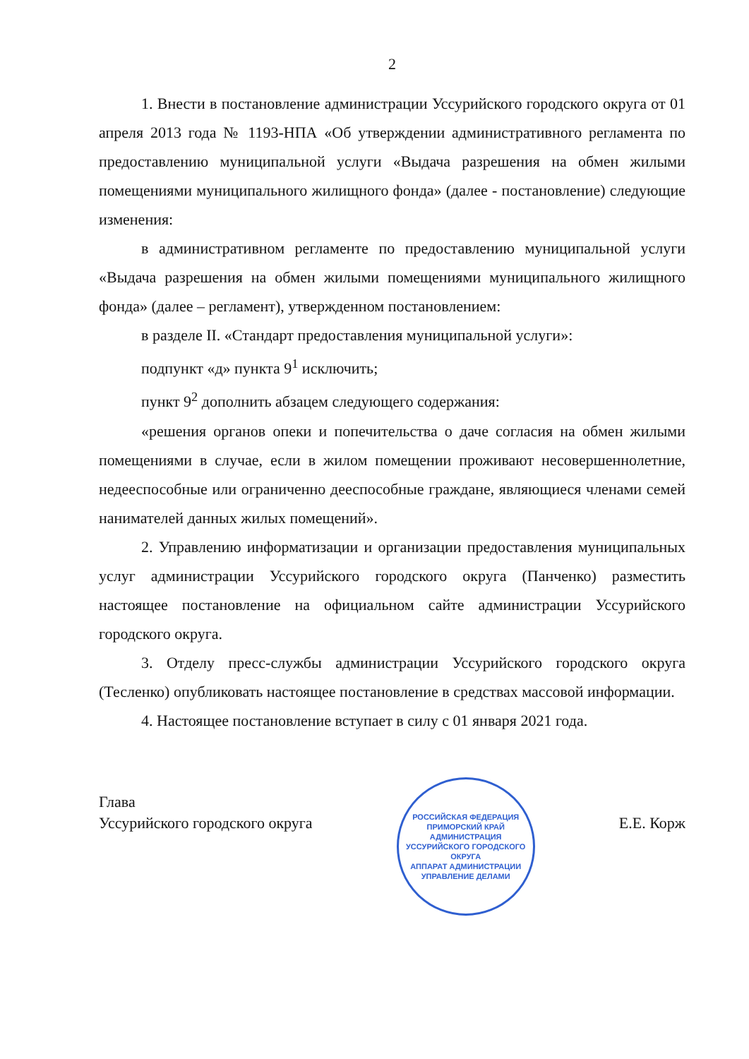2
1. Внести в постановление администрации Уссурийского городского округа от 01 апреля 2013 года № 1193-НПА «Об утверждении административного регламента по предоставлению муниципальной услуги «Выдача разрешения на обмен жилыми помещениями муниципального жилищного фонда» (далее - постановление) следующие изменения:
в административном регламенте по предоставлению муниципальной услуги «Выдача разрешения на обмен жилыми помещениями муниципального жилищного фонда» (далее – регламент), утвержденном постановлением:
в разделе II. «Стандарт предоставления муниципальной услуги»:
подпункт «д» пункта 9<sup>1</sup> исключить;
пункт 9<sup>2</sup> дополнить абзацем следующего содержания:
«решения органов опеки и попечительства о даче согласия на обмен жилыми помещениями в случае, если в жилом помещении проживают несовершеннолетние, недееспособные или ограниченно дееспособные граждане, являющиеся членами семей нанимателей данных жилых помещений».
2. Управлению информатизации и организации предоставления муниципальных услуг администрации Уссурийского городского округа (Панченко) разместить настоящее постановление на официальном сайте администрации Уссурийского городского округа.
3. Отделу пресс-службы администрации Уссурийского городского округа (Тесленко) опубликовать настоящее постановление в средствах массовой информации.
4. Настоящее постановление вступает в силу с 01 января 2021 года.
Глава
Уссурийского городского округа
РОССИЙСКАЯ ФЕДЕРАЦИЯ ПРИМОРСКИЙ КРАЙ
АДМИНИСТРАЦИЯ УССУРИЙСКОГО ГОРОДСКОГО ОКРУГА
АППАРАТ АДМИНИСТРАЦИИ
УПРАВЛЕНИЕ ДЕЛАМИ
Е.Е. Корж